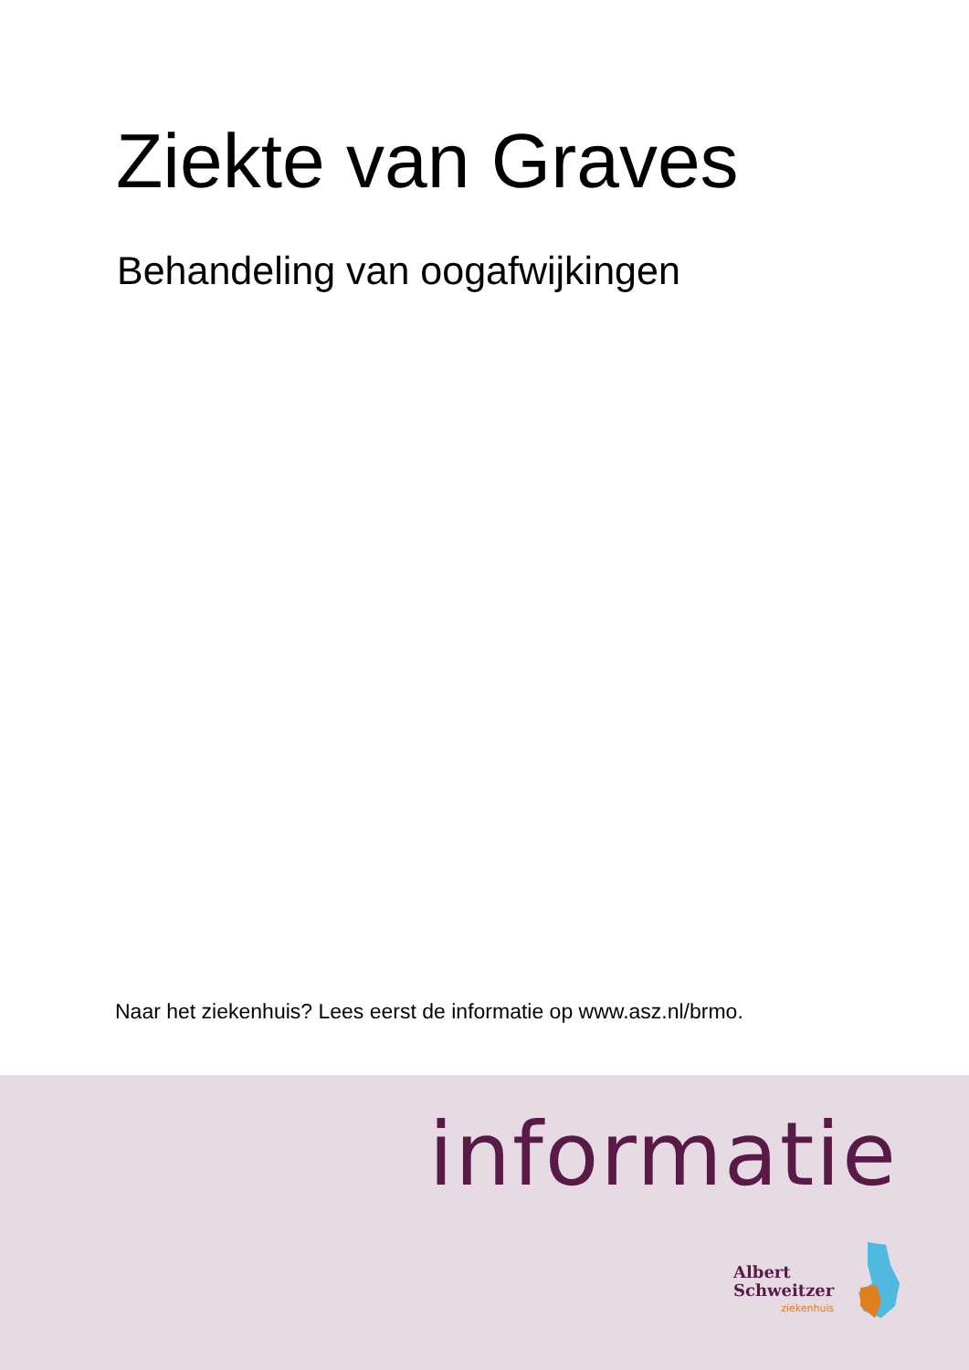Ziekte van Graves
Behandeling van oogafwijkingen
Naar het ziekenhuis? Lees eerst de informatie op www.asz.nl/brmo.
informatie
Albert
Schweitzer
ziekenhuis